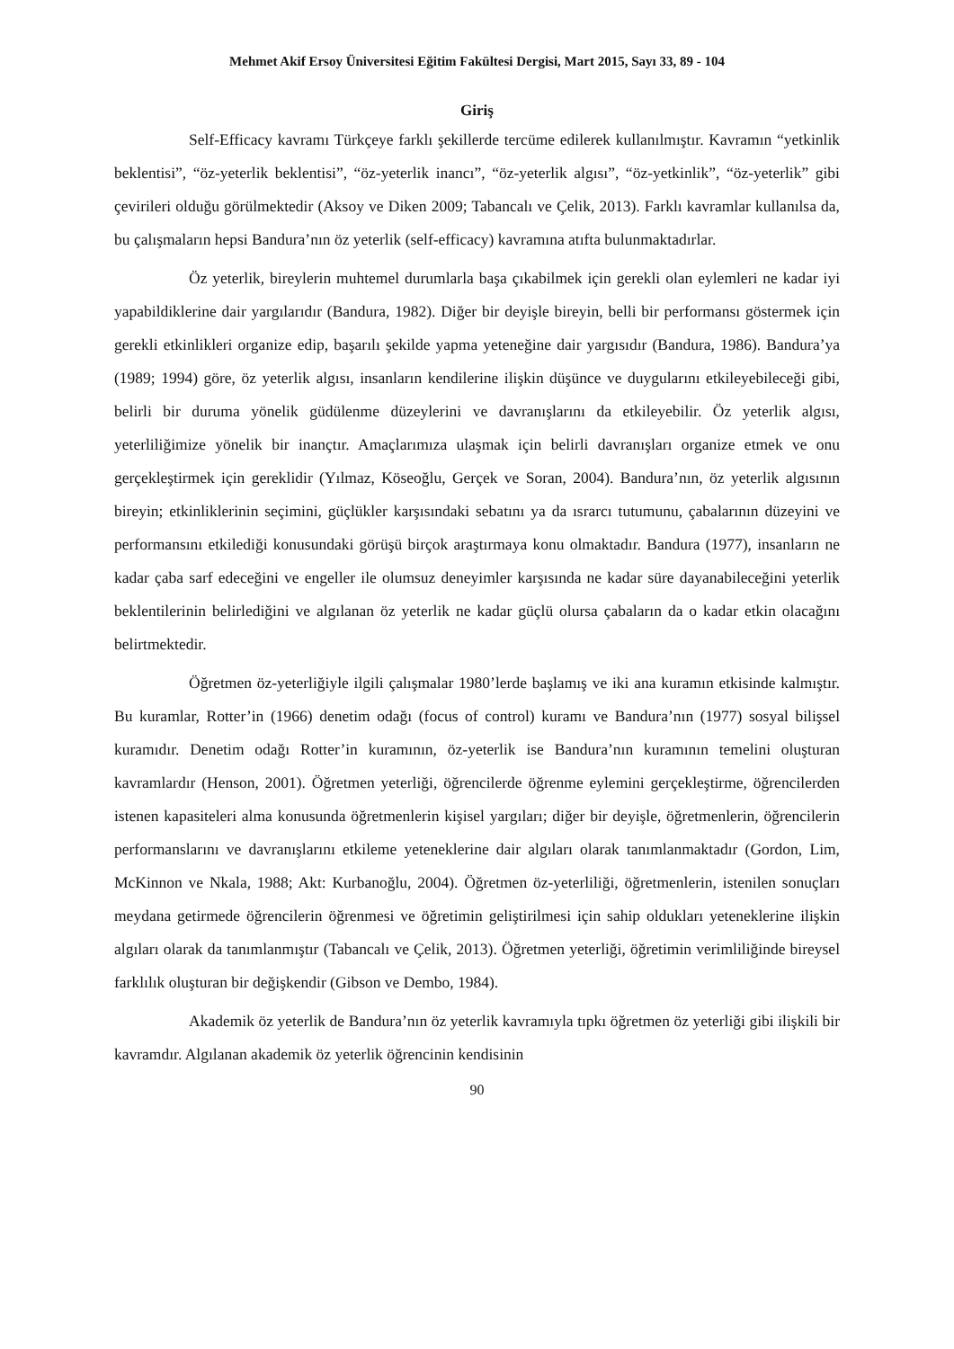Mehmet Akif Ersoy Üniversitesi Eğitim Fakültesi Dergisi, Mart 2015, Sayı 33, 89 - 104
Giriş
Self-Efficacy kavramı Türkçeye farklı şekillerde tercüme edilerek kullanılmıştır. Kavramın “yetkinlik beklentisi”, “öz-yeterlik beklentisi”, “öz-yeterlik inancı”, “öz-yeterlik algısı”, “öz-yetkinlik”, “öz-yeterlik” gibi çevirileri olduğu görülmektedir (Aksoy ve Diken 2009; Tabancalı ve Çelik, 2013). Farklı kavramlar kullanılsa da, bu çalışmaların hepsi Bandura’nın öz yeterlik (self-efficacy) kavramına atıfta bulunmaktadırlar.
Öz yeterlik, bireylerin muhtemel durumlarla başa çıkabilmek için gerekli olan eylemleri ne kadar iyi yapabildiklerine dair yargılarıdır (Bandura, 1982). Diğer bir deyişle bireyin, belli bir performansı göstermek için gerekli etkinlikleri organize edip, başarılı şekilde yapma yeteneğine dair yargısıdır (Bandura, 1986). Bandura’ya (1989; 1994) göre, öz yeterlik algısı, insanların kendilerine ilişkin düşünce ve duygularını etkileyebileceği gibi, belirli bir duruma yönelik güdülenme düzeylerini ve davranışlarını da etkileyebilir. Öz yeterlik algısı, yeterliliğimize yönelik bir inançtır. Amaçlarımıza ulaşmak için belirli davranışları organize etmek ve onu gerçekleştirmek için gereklidir (Yılmaz, Köseoğlu, Gerçek ve Soran, 2004). Bandura’nın, öz yeterlik algısının bireyin; etkinliklerinin seçimini, güçlükler karşısındaki sebatını ya da ısrarcı tutumunu, çabalarının düzeyini ve performansını etkilediği konusundaki görüşü birçok araştırmaya konu olmaktadır. Bandura (1977), insanların ne kadar çaba sarf edeceğini ve engeller ile olumsuz deneyimler karşısında ne kadar süre dayanabileceğini yeterlik beklentilerinin belirlediğini ve algılanan öz yeterlik ne kadar güçlü olursa çabaların da o kadar etkin olacağını belirtmektedir.
Öğretmen öz-yeterliğiyle ilgili çalışmalar 1980’lerde başlamış ve iki ana kuramın etkisinde kalmıştır. Bu kuramlar, Rotter’in (1966) denetim odağı (focus of control) kuramı ve Bandura’nın (1977) sosyal bilişsel kuramıdır. Denetim odağı Rotter’in kuramının, öz-yeterlik ise Bandura’nın kuramının temelini oluşturan kavramlardır (Henson, 2001). Öğretmen yeterliği, öğrencilerde öğrenme eylemini gerçekleştirme, öğrencilerden istenen kapasiteleri alma konusunda öğretmenlerin kişisel yargıları; diğer bir deyişle, öğretmenlerin, öğrencilerin performanslarını ve davranışlarını etkileme yeteneklerine dair algıları olarak tanımlanmaktadır (Gordon, Lim, McKinnon ve Nkala, 1988; Akt: Kurbanoğlu, 2004). Öğretmen öz-yeterliliği, öğretmenlerin, istenilen sonuçları meydana getirmede öğrencilerin öğrenmesi ve öğretimin geliştirilmesi için sahip oldukları yeteneklerine ilişkin algıları olarak da tanımlanmıştır (Tabancalı ve Çelik, 2013). Öğretmen yeterliği, öğretimin verimliliğinde bireysel farklılık oluşturan bir değişkendir (Gibson ve Dembo, 1984).
Akademik öz yeterlik de Bandura’nın öz yeterlik kavramıyla tıpkı öğretmen öz yeterliği gibi ilişkili bir kavramdır. Algılanan akademik öz yeterlik öğrencinin kendisinin
90